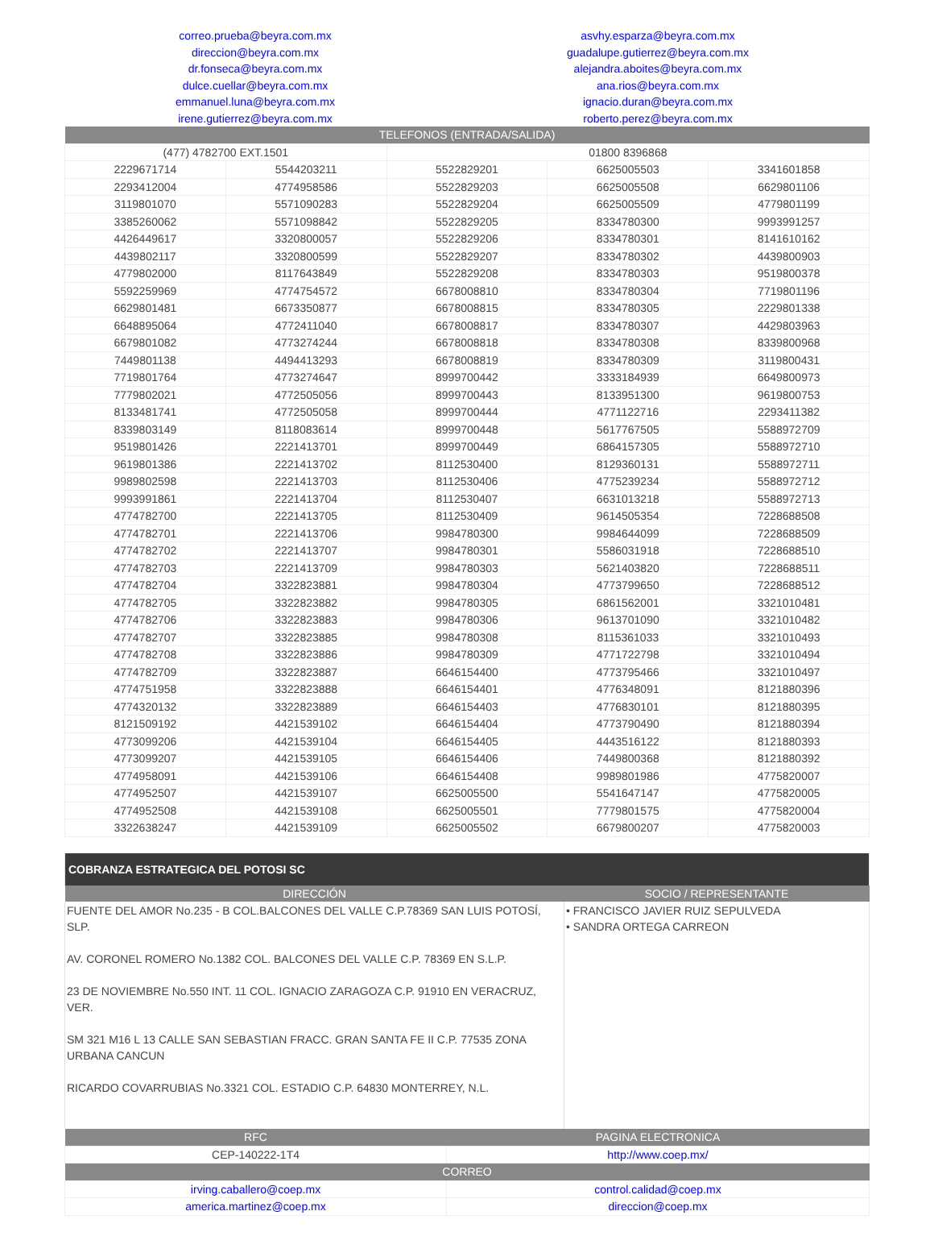| correo.prueba@beyra.com.mx | asvhy.esparza@beyra.com.mx |
| direccion@beyra.com.mx | guadalupe.gutierrez@beyra.com.mx |
| dr.fonseca@beyra.com.mx | alejandra.aboites@beyra.com.mx |
| dulce.cuellar@beyra.com.mx | ana.rios@beyra.com.mx |
| emmanuel.luna@beyra.com.mx | ignacio.duran@beyra.com.mx |
| irene.gutierrez@beyra.com.mx | roberto.perez@beyra.com.mx |
| TELEFONOS (ENTRADA/SALIDA) | | | | |
| --- | --- | --- | --- | --- |
| (477) 4782700 EXT.1501 | | 01800 8396868 | | |
| 2229671714 | 5544203211 | 5522829201 | 6625005503 | 3341601858 |
| 2293412004 | 4774958586 | 5522829203 | 6625005508 | 6629801106 |
| 3119801070 | 5571090283 | 5522829204 | 6625005509 | 4779801199 |
| 3385260062 | 5571098842 | 5522829205 | 8334780300 | 9993991257 |
| 4426449617 | 3320800057 | 5522829206 | 8334780301 | 8141610162 |
| 4439802117 | 3320800599 | 5522829207 | 8334780302 | 4439800903 |
| 4779802000 | 8117643849 | 5522829208 | 8334780303 | 9519800378 |
| 5592259969 | 4774754572 | 6678008810 | 8334780304 | 7719801196 |
| 6629801481 | 6673350877 | 6678008815 | 8334780305 | 2229801338 |
| 6648895064 | 4772411040 | 6678008817 | 8334780307 | 4429803963 |
| 6679801082 | 4773274244 | 6678008818 | 8334780308 | 8339800968 |
| 7449801138 | 4494413293 | 6678008819 | 8334780309 | 3119800431 |
| 7719801764 | 4773274647 | 8999700442 | 3333184939 | 6649800973 |
| 7779802021 | 4772505056 | 8999700443 | 8133951300 | 9619800753 |
| 8133481741 | 4772505058 | 8999700444 | 4771122716 | 2293411382 |
| 8339803149 | 8118083614 | 8999700448 | 5617767505 | 5588972709 |
| 9519801426 | 2221413701 | 8999700449 | 6864157305 | 5588972710 |
| 9619801386 | 2221413702 | 8112530400 | 8129360131 | 5588972711 |
| 9989802598 | 2221413703 | 8112530406 | 4775239234 | 5588972712 |
| 9993991861 | 2221413704 | 8112530407 | 6631013218 | 5588972713 |
| 4774782700 | 2221413705 | 8112530409 | 9614505354 | 7228688508 |
| 4774782701 | 2221413706 | 9984780300 | 9984644099 | 7228688509 |
| 4774782702 | 2221413707 | 9984780301 | 5586031918 | 7228688510 |
| 4774782703 | 2221413709 | 9984780303 | 5621403820 | 7228688511 |
| 4774782704 | 3322823881 | 9984780304 | 4773799650 | 7228688512 |
| 4774782705 | 3322823882 | 9984780305 | 6861562001 | 3321010481 |
| 4774782706 | 3322823883 | 9984780306 | 9613701090 | 3321010482 |
| 4774782707 | 3322823885 | 9984780308 | 8115361033 | 3321010493 |
| 4774782708 | 3322823886 | 9984780309 | 4771722798 | 3321010494 |
| 4774782709 | 3322823887 | 6646154400 | 4773795466 | 3321010497 |
| 4774751958 | 3322823888 | 6646154401 | 4776348091 | 8121880396 |
| 4774320132 | 3322823889 | 6646154403 | 4776830101 | 8121880395 |
| 8121509192 | 4421539102 | 6646154404 | 4773790490 | 8121880394 |
| 4773099206 | 4421539104 | 6646154405 | 4443516122 | 8121880393 |
| 4773099207 | 4421539105 | 6646154406 | 7449800368 | 8121880392 |
| 4774958091 | 4421539106 | 6646154408 | 9989801986 | 4775820007 |
| 4774952507 | 4421539107 | 6625005500 | 5541647147 | 4775820005 |
| 4774952508 | 4421539108 | 6625005501 | 7779801575 | 4775820004 |
| 3322638247 | 4421539109 | 6625005502 | 6679800207 | 4775820003 |
| COBRANZA ESTRATEGICA DEL POTOSI SC | |
| DIRECCIÓN | SOCIO / REPRESENTANTE |
| FUENTE DEL AMOR No.235 - B COL.BALCONES DEL VALLE C.P.78369 SAN LUIS POTOSÍ, SLP. AV. CORONEL ROMERO No.1382 COL. BALCONES DEL VALLE C.P. 78369 EN S.L.P. 23 DE NOVIEMBRE No.550 INT. 11 COL. IGNACIO ZARAGOZA C.P. 91910 EN VERACRUZ, VER. SM 321 M16 L 13 CALLE SAN SEBASTIAN FRACC. GRAN SANTA FE II C.P. 77535 ZONA URBANA CANCUN RICARDO COVARRUBIAS No.3321 COL. ESTADIO C.P. 64830 MONTERREY, N.L. | • FRANCISCO JAVIER RUIZ SEPULVEDA • SANDRA ORTEGA CARREON |
| RFC | PAGINA ELECTRONICA |
| --- | --- |
| CEP-140222-1T4 | http://www.coep.mx/ |
| CORREO | |
| irving.caballero@coep.mx | control.calidad@coep.mx |
| america.martinez@coep.mx | direccion@coep.mx |